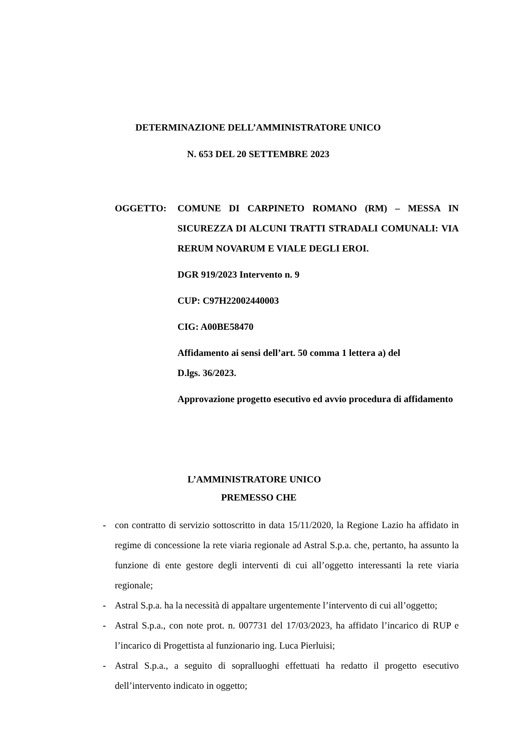DETERMINAZIONE DELL’AMMINISTRATORE UNICO
N. 653 DEL 20 SETTEMBRE 2023
OGGETTO: COMUNE DI CARPINETO ROMANO (RM) – MESSA IN SICUREZZA DI ALCUNI TRATTI STRADALI COMUNALI: VIA RERUM NOVARUM E VIALE DEGLI EROI.
DGR 919/2023 Intervento n. 9
CUP: C97H22002440003
CIG: A00BE58470
Affidamento ai sensi dell’art. 50 comma 1 lettera a) del
D.lgs. 36/2023.
Approvazione progetto esecutivo ed avvio procedura di affidamento
L’AMMINISTRATORE UNICO
PREMESSO CHE
- con contratto di servizio sottoscritto in data 15/11/2020, la Regione Lazio ha affidato in regime di concessione la rete viaria regionale ad Astral S.p.a. che, pertanto, ha assunto la funzione di ente gestore degli interventi di cui all’oggetto interessanti la rete viaria regionale;
- Astral S.p.a. ha la necessità di appaltare urgentemente l’intervento di cui all’oggetto;
- Astral S.p.a., con note prot. n. 007731 del 17/03/2023, ha affidato l’incarico di RUP e l’incarico di Progettista al funzionario ing. Luca Pierluisi;
- Astral S.p.a., a seguito di sopralluoghi effettuati ha redatto il progetto esecutivo dell’intervento indicato in oggetto;